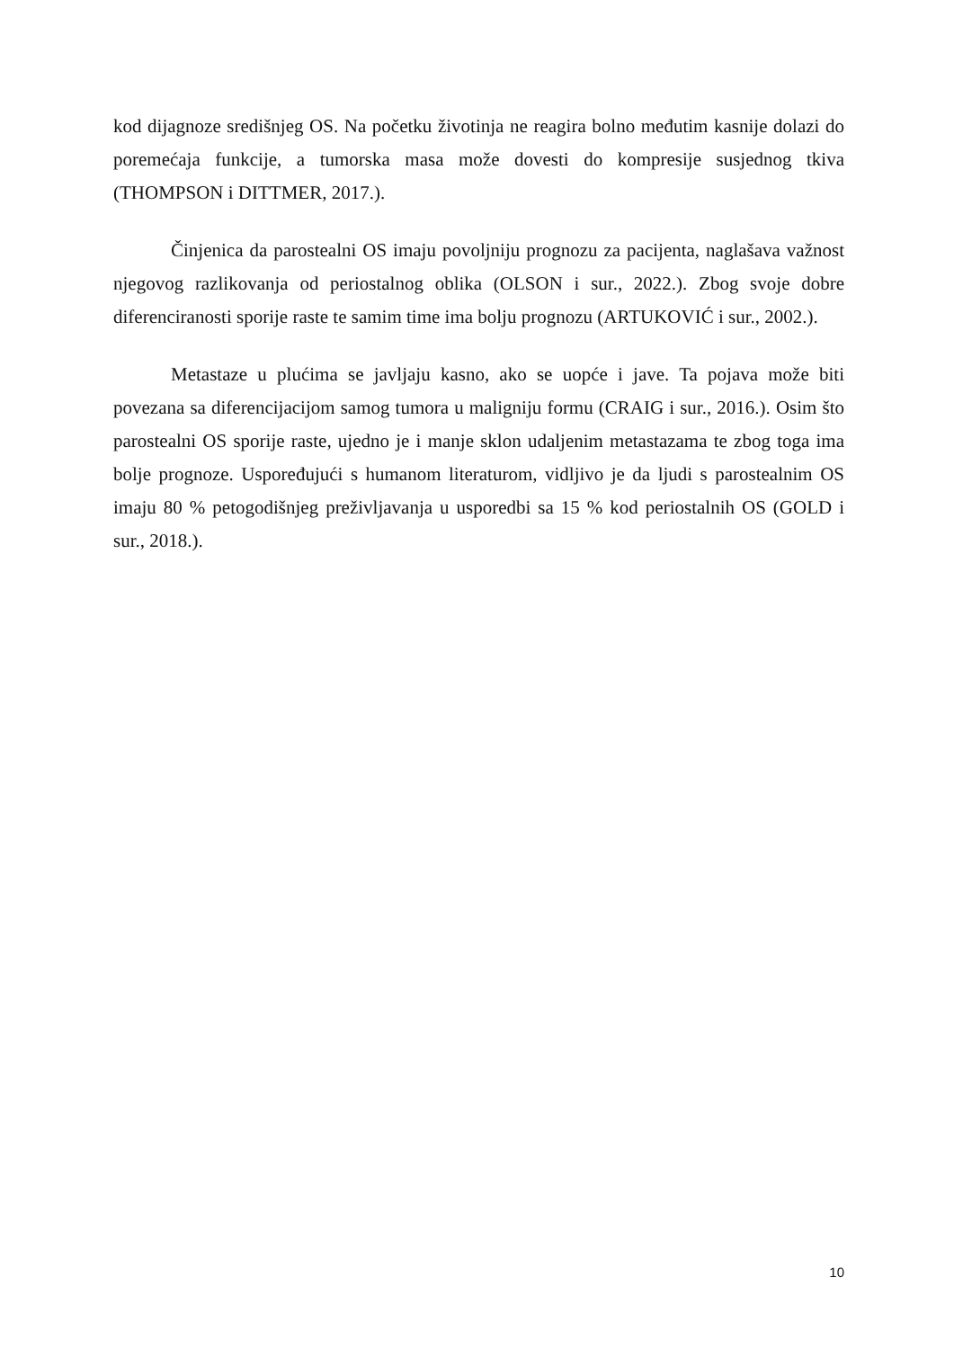kod dijagnoze središnjeg OS. Na početku životinja ne reagira bolno međutim kasnije dolazi do poremećaja funkcije, a tumorska masa može dovesti do kompresije susjednog tkiva (THOMPSON i DITTMER, 2017.).
Činjenica da parostealni OS imaju povoljniju prognozu za pacijenta, naglašava važnost njegovog razlikovanja od periostalnog oblika (OLSON i sur., 2022.). Zbog svoje dobre diferenciranosti sporije raste te samim time ima bolju prognozu (ARTUKOVIĆ i sur., 2002.).
Metastaze u plućima se javljaju kasno, ako se uopće i jave. Ta pojava može biti povezana sa diferencijacijom samog tumora u maligniju formu (CRAIG i sur., 2016.). Osim što parostealni OS sporije raste, ujedno je i manje sklon udaljenim metastazama te zbog toga ima bolje prognoze. Uspoređujući s humanom literaturom, vidljivo je da ljudi s parostealnim OS imaju 80 % petogodišnjeg preživljavanja u usporedbi sa 15 % kod periostalnih OS (GOLD i sur., 2018.).
10